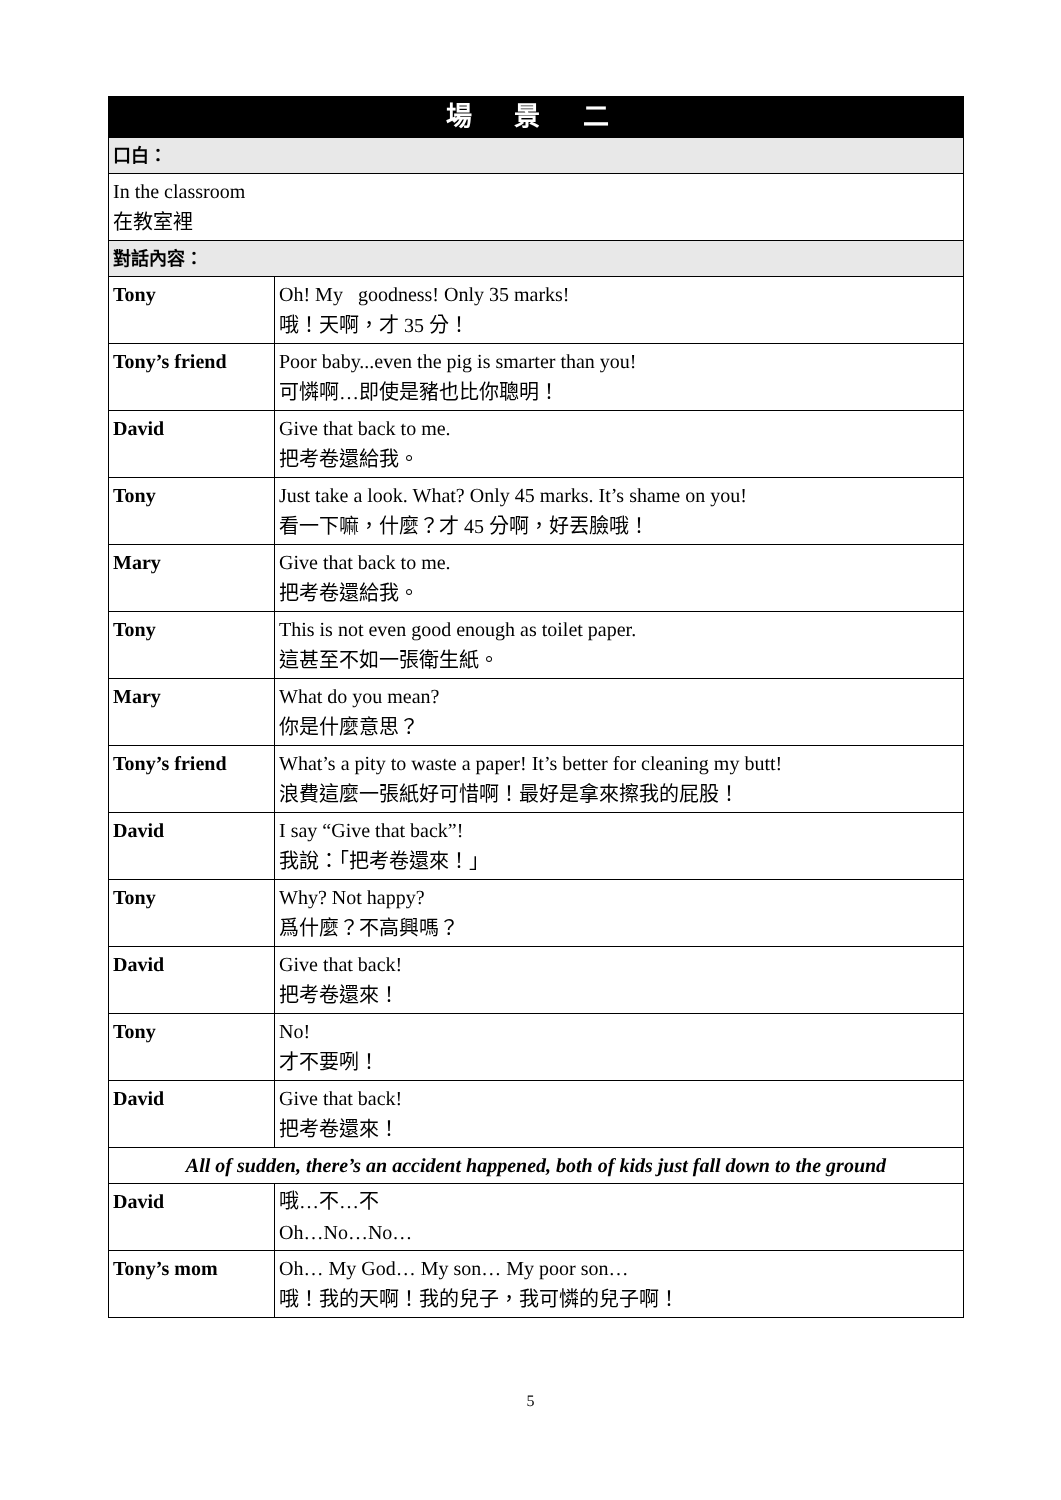| 場 景 二 | |
| --- | --- |
| 口白： | |
| In the classroom 在教室裡 | |
| 對話內容： | |
| Tony | Oh! My goodness! Only 35 marks! 哦！天啊，才 35 分！ |
| Tony’s friend | Poor baby...even the pig is smarter than you! 可憐啊…即使是豬也比你聰明！ |
| David | Give that back to me. 把考卷還給我。 |
| Tony | Just take a look. What? Only 45 marks. It’s shame on you! 看一下嘛，什麼？才 45 分啊，好丟臉哦！ |
| Mary | Give that back to me. 把考卷還給我。 |
| Tony | This is not even good enough as toilet paper. 這甚至不如一張衛生紙。 |
| Mary | What do you mean? 你是什麼意思？ |
| Tony’s friend | What’s a pity to waste a paper! It’s better for cleaning my butt! 浪費這麼一張紙好可惜啊！最好是拿來擦我的屁股！ |
| David | I say “Give that back”! 我說：「把考卷還來！」 |
| Tony | Why? Not happy? 爲什麼？不高興嗎？ |
| David | Give that back! 把考卷還來！ |
| Tony | No! 才不要咧！ |
| David | Give that back! 把考卷還來！ |
| All of sudden, there’s an accident happened, both of kids just fall down to the ground | |
| David | 哦…不…不 Oh…No…No… |
| Tony’s mom | Oh… My God… My son… My poor son… 哦！我的天啊！我的兒子，我可憐的兒子啊！ |
5